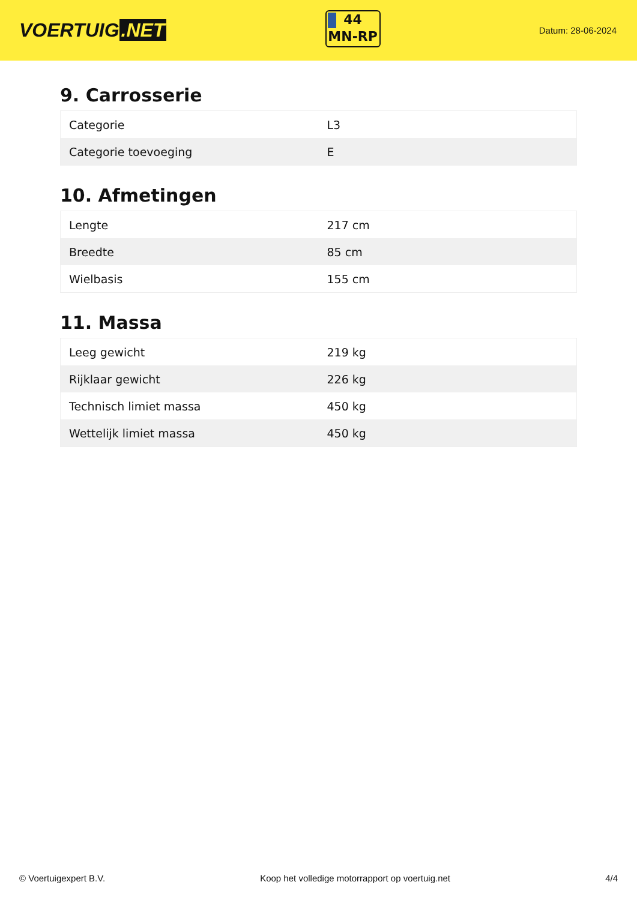VOERTUIG.NET
44
MN-RP
Datum: 28-06-2024
9. Carrosserie
| Categorie | L3 |
| Categorie toevoeging | E |
10. Afmetingen
| Lengte | 217 cm |
| Breedte | 85 cm |
| Wielbasis | 155 cm |
11. Massa
| Leeg gewicht | 219 kg |
| Rijklaar gewicht | 226 kg |
| Technisch limiet massa | 450 kg |
| Wettelijk limiet massa | 450 kg |
© Voertuigexpert B.V. Koop het volledige motorrapport op voertuig.net 4/4